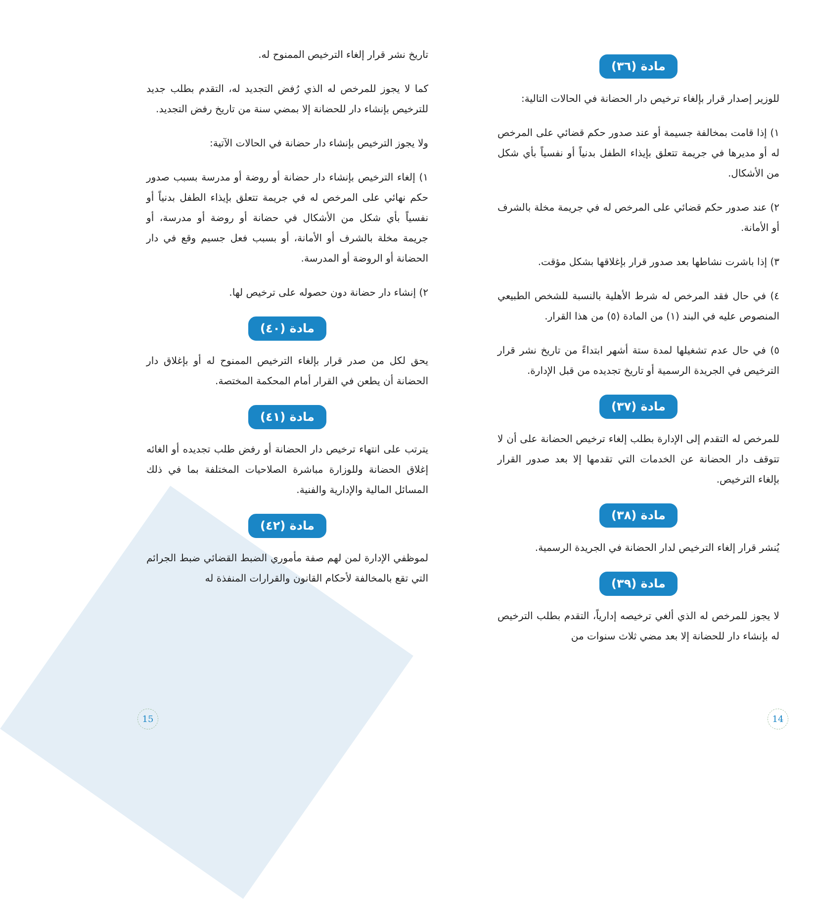مادة (٣٦)
للوزير إصدار قرار بإلغاء ترخيص دار الحضانة في الحالات التالية:
١) إذا قامت بمخالفة جسيمة أو عند صدور حكم قضائي على المرخص له أو مديرها في جريمة تتعلق بإيذاء الطفل بدنياً أو نفسياً بأي شكل من الأشكال.
٢) عند صدور حكم قضائي على المرخص له في جريمة مخلة بالشرف أو الأمانة.
٣) إذا باشرت نشاطها بعد صدور قرار بإغلاقها بشكل مؤقت.
٤) في حال فقد المرخص له شرط الأهلية بالنسبة للشخص الطبيعي المنصوص عليه في البند (١) من المادة (٥) من هذا القرار.
٥) في حال عدم تشغيلها لمدة ستة أشهر ابتداءً من تاريخ نشر قرار الترخيص في الجريدة الرسمية أو تاريخ تجديده من قبل الإدارة.
مادة (٣٧)
للمرخص له التقدم إلى الإدارة بطلب إلغاء ترخيص الحضانة على أن لا تتوقف دار الحضانة عن الخدمات التي تقدمها إلا بعد صدور القرار بإلغاء الترخيص.
مادة (٣٨)
يُنشر قرار إلغاء الترخيص لدار الحضانة في الجريدة الرسمية.
مادة (٣٩)
لا يجوز للمرخص له الذي ألغي ترخيصه إدارياً، التقدم بطلب الترخيص له بإنشاء دار للحضانة إلا بعد مضي ثلاث سنوات من
تاريخ نشر قرار إلغاء الترخيص الممنوح له.
كما لا يجوز للمرخص له الذي رُفض التجديد له، التقدم بطلب جديد للترخيص بإنشاء دار للحضانة إلا بمضي سنة من تاريخ رفض التجديد.
ولا يجوز الترخيص بإنشاء دار حضانة في الحالات الآتية:
١) إلغاء الترخيص بإنشاء دار حضانة أو روضة أو مدرسة بسبب صدور حكم نهائي على المرخص له في جريمة تتعلق بإيذاء الطفل بدنياً أو نفسياً بأي شكل من الأشكال في حضانة أو روضة أو مدرسة، أو جريمة مخلة بالشرف أو الأمانة، أو بسبب فعل جسيم وقع في دار الحضانة أو الروضة أو المدرسة.
٢) إنشاء دار حضانة دون حصوله على ترخيص لها.
مادة (٤٠)
يحق لكل من صدر قرار بإلغاء الترخيص الممنوح له أو بإغلاق دار الحضانة أن يطعن في القرار أمام المحكمة المختصة.
مادة (٤١)
يترتب على انتهاء ترخيص دار الحضانة أو رفض طلب تجديده أو الغائه إغلاق الحضانة وللوزارة مباشرة الصلاحيات المختلفة بما في ذلك المسائل المالية والإدارية والفنية.
مادة (٤٢)
لموظفي الإدارة لمن لهم صفة مأموري الضبط القضائي ضبط الجرائم التي تقع بالمخالفة لأحكام القانون والقرارات المنفذة له
14 15